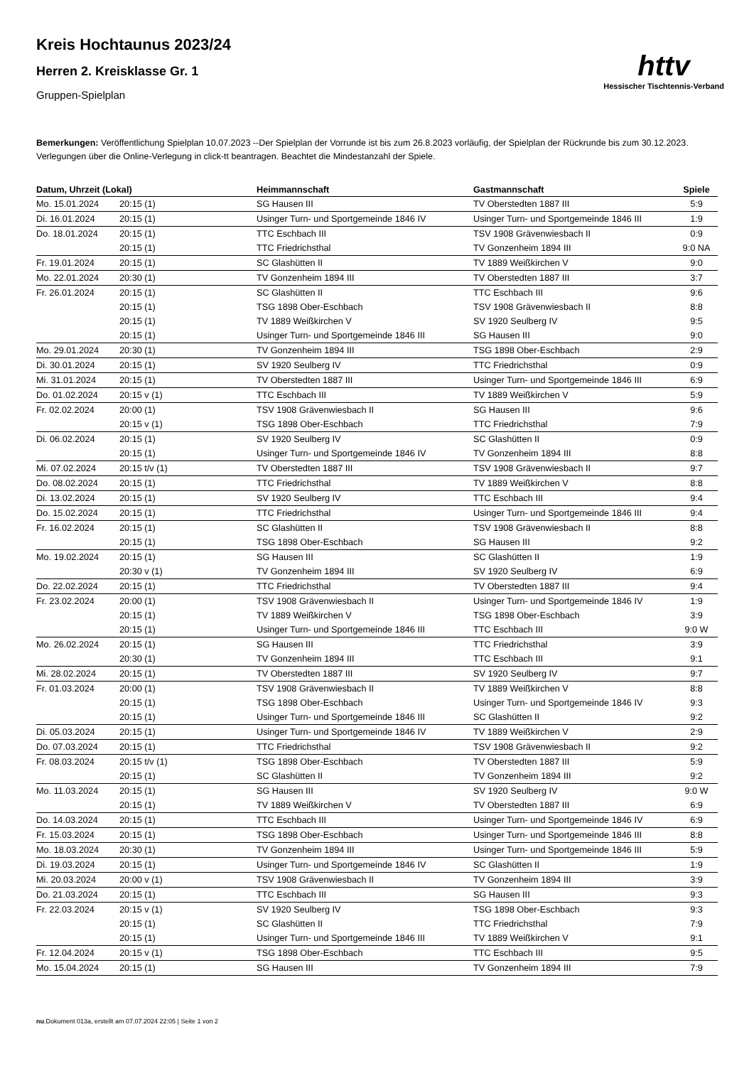httv
Hessischer Tischtennis-Verband
Kreis Hochtaunus 2023/24
Herren 2. Kreisklasse Gr. 1
Gruppen-Spielplan
Bemerkungen: Veröffentlichung Spielplan 10.07.2023 --Der Spielplan der Vorrunde ist bis zum 26.8.2023 vorläufig, der Spielplan der Rückrunde bis zum 30.12.2023. Verlegungen über die Online-Verlegung in click-tt beantragen. Beachtet die Mindestanzahl der Spiele.
| Datum, Uhrzeit (Lokal) | | Heimmannschaft | Gastmannschaft | Spiele |
| --- | --- | --- | --- | --- |
| Mo. 15.01.2024 | 20:15 (1) | SG Hausen III | TV Oberstedten 1887 III | 5:9 |
| Di. 16.01.2024 | 20:15 (1) | Usinger Turn- und Sportgemeinde 1846 IV | Usinger Turn- und Sportgemeinde 1846 III | 1:9 |
| Do. 18.01.2024 | 20:15 (1) | TTC Eschbach III | TSV 1908 Grävenwiesbach II | 0:9 |
| | 20:15 (1) | TTC Friedrichsthal | TV Gonzenheim 1894 III | 9:0 NA |
| Fr. 19.01.2024 | 20:15 (1) | SC Glashütten II | TV 1889 Weißkirchen V | 9:0 |
| Mo. 22.01.2024 | 20:30 (1) | TV Gonzenheim 1894 III | TV Oberstedten 1887 III | 3:7 |
| Fr. 26.01.2024 | 20:15 (1) | SC Glashütten II | TTC Eschbach III | 9:6 |
| | 20:15 (1) | TSG 1898 Ober-Eschbach | TSV 1908 Grävenwiesbach II | 8:8 |
| | 20:15 (1) | TV 1889 Weißkirchen V | SV 1920 Seulberg IV | 9:5 |
| | 20:15 (1) | Usinger Turn- und Sportgemeinde 1846 III | SG Hausen III | 9:0 |
| Mo. 29.01.2024 | 20:30 (1) | TV Gonzenheim 1894 III | TSG 1898 Ober-Eschbach | 2:9 |
| Di. 30.01.2024 | 20:15 (1) | SV 1920 Seulberg IV | TTC Friedrichsthal | 0:9 |
| Mi. 31.01.2024 | 20:15 (1) | TV Oberstedten 1887 III | Usinger Turn- und Sportgemeinde 1846 III | 6:9 |
| Do. 01.02.2024 | 20:15 v (1) | TTC Eschbach III | TV 1889 Weißkirchen V | 5:9 |
| Fr. 02.02.2024 | 20:00 (1) | TSV 1908 Grävenwiesbach II | SG Hausen III | 9:6 |
| | 20:15 v (1) | TSG 1898 Ober-Eschbach | TTC Friedrichsthal | 7:9 |
| Di. 06.02.2024 | 20:15 (1) | SV 1920 Seulberg IV | SC Glashütten II | 0:9 |
| | 20:15 (1) | Usinger Turn- und Sportgemeinde 1846 IV | TV Gonzenheim 1894 III | 8:8 |
| Mi. 07.02.2024 | 20:15 t/v (1) | TV Oberstedten 1887 III | TSV 1908 Grävenwiesbach II | 9:7 |
| Do. 08.02.2024 | 20:15 (1) | TTC Friedrichsthal | TV 1889 Weißkirchen V | 8:8 |
| Di. 13.02.2024 | 20:15 (1) | SV 1920 Seulberg IV | TTC Eschbach III | 9:4 |
| Do. 15.02.2024 | 20:15 (1) | TTC Friedrichsthal | Usinger Turn- und Sportgemeinde 1846 III | 9:4 |
| Fr. 16.02.2024 | 20:15 (1) | SC Glashütten II | TSV 1908 Grävenwiesbach II | 8:8 |
| | 20:15 (1) | TSG 1898 Ober-Eschbach | SG Hausen III | 9:2 |
| Mo. 19.02.2024 | 20:15 (1) | SG Hausen III | SC Glashütten II | 1:9 |
| | 20:30 v (1) | TV Gonzenheim 1894 III | SV 1920 Seulberg IV | 6:9 |
| Do. 22.02.2024 | 20:15 (1) | TTC Friedrichsthal | TV Oberstedten 1887 III | 9:4 |
| Fr. 23.02.2024 | 20:00 (1) | TSV 1908 Grävenwiesbach II | Usinger Turn- und Sportgemeinde 1846 IV | 1:9 |
| | 20:15 (1) | TV 1889 Weißkirchen V | TSG 1898 Ober-Eschbach | 3:9 |
| | 20:15 (1) | Usinger Turn- und Sportgemeinde 1846 III | TTC Eschbach III | 9:0 W |
| Mo. 26.02.2024 | 20:15 (1) | SG Hausen III | TTC Friedrichsthal | 3:9 |
| | 20:30 (1) | TV Gonzenheim 1894 III | TTC Eschbach III | 9:1 |
| Mi. 28.02.2024 | 20:15 (1) | TV Oberstedten 1887 III | SV 1920 Seulberg IV | 9:7 |
| Fr. 01.03.2024 | 20:00 (1) | TSV 1908 Grävenwiesbach II | TV 1889 Weißkirchen V | 8:8 |
| | 20:15 (1) | TSG 1898 Ober-Eschbach | Usinger Turn- und Sportgemeinde 1846 IV | 9:3 |
| | 20:15 (1) | Usinger Turn- und Sportgemeinde 1846 III | SC Glashütten II | 9:2 |
| Di. 05.03.2024 | 20:15 (1) | Usinger Turn- und Sportgemeinde 1846 IV | TV 1889 Weißkirchen V | 2:9 |
| Do. 07.03.2024 | 20:15 (1) | TTC Friedrichsthal | TSV 1908 Grävenwiesbach II | 9:2 |
| Fr. 08.03.2024 | 20:15 t/v (1) | TSG 1898 Ober-Eschbach | TV Oberstedten 1887 III | 5:9 |
| | 20:15 (1) | SC Glashütten II | TV Gonzenheim 1894 III | 9:2 |
| Mo. 11.03.2024 | 20:15 (1) | SG Hausen III | SV 1920 Seulberg IV | 9:0 W |
| | 20:15 (1) | TV 1889 Weißkirchen V | TV Oberstedten 1887 III | 6:9 |
| Do. 14.03.2024 | 20:15 (1) | TTC Eschbach III | Usinger Turn- und Sportgemeinde 1846 IV | 6:9 |
| Fr. 15.03.2024 | 20:15 (1) | TSG 1898 Ober-Eschbach | Usinger Turn- und Sportgemeinde 1846 III | 8:8 |
| Mo. 18.03.2024 | 20:30 (1) | TV Gonzenheim 1894 III | Usinger Turn- und Sportgemeinde 1846 III | 5:9 |
| Di. 19.03.2024 | 20:15 (1) | Usinger Turn- und Sportgemeinde 1846 IV | SC Glashütten II | 1:9 |
| Mi. 20.03.2024 | 20:00 v (1) | TSV 1908 Grävenwiesbach II | TV Gonzenheim 1894 III | 3:9 |
| Do. 21.03.2024 | 20:15 (1) | TTC Eschbach III | SG Hausen III | 9:3 |
| Fr. 22.03.2024 | 20:15 v (1) | SV 1920 Seulberg IV | TSG 1898 Ober-Eschbach | 9:3 |
| | 20:15 (1) | SC Glashütten II | TTC Friedrichsthal | 7:9 |
| | 20:15 (1) | Usinger Turn- und Sportgemeinde 1846 III | TV 1889 Weißkirchen V | 9:1 |
| Fr. 12.04.2024 | 20:15 v (1) | TSG 1898 Ober-Eschbach | TTC Eschbach III | 9:5 |
| Mo. 15.04.2024 | 20:15 (1) | SG Hausen III | TV Gonzenheim 1894 III | 7:9 |
nu.Dokument 013a, erstellt am 07.07.2024 22:05 | Seite 1 von 2